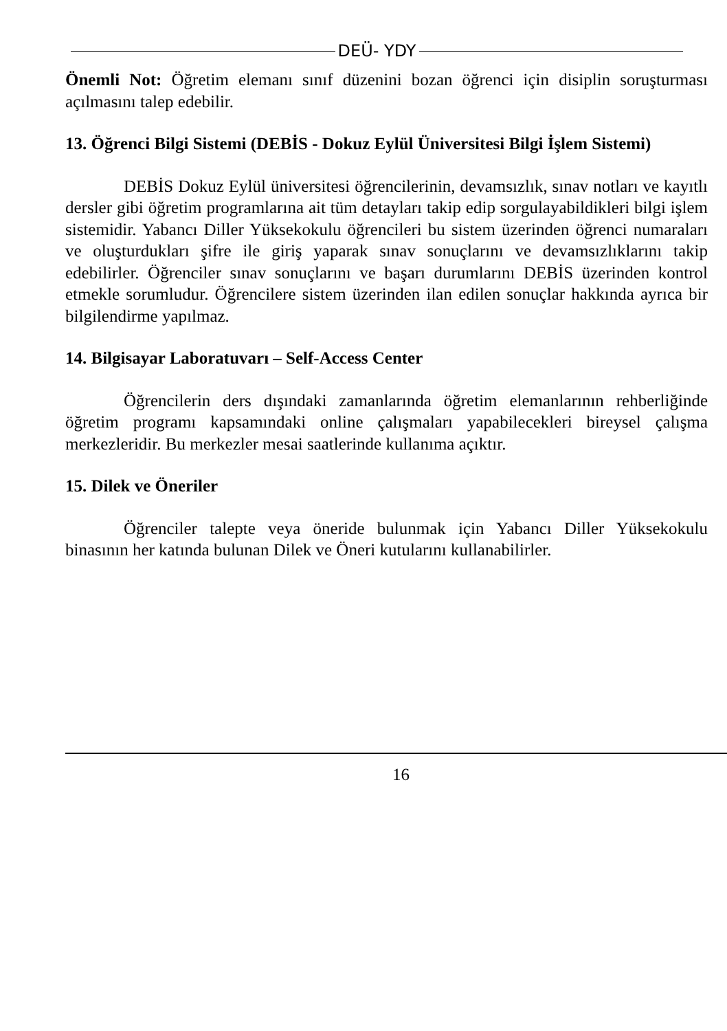DEÜ- YDY
Önemli Not: Öğretim elemanı sınıf düzenini bozan öğrenci için disiplin soruşturması açılmasını talep edebilir.
13. Öğrenci Bilgi Sistemi (DEBİS - Dokuz Eylül Üniversitesi Bilgi İşlem Sistemi)
DEBİS Dokuz Eylül üniversitesi öğrencilerinin, devamsızlık, sınav notları ve kayıtlı dersler gibi öğretim programlarına ait tüm detayları takip edip sorgulayabildikleri bilgi işlem sistemidir. Yabancı Diller Yüksekokulu öğrencileri bu sistem üzerinden öğrenci numaraları ve oluşturdukları şifre ile giriş yaparak sınav sonuçlarını ve devamsızlıklarını takip edebilirler. Öğrenciler sınav sonuçlarını ve başarı durumlarını DEBİS üzerinden kontrol etmekle sorumludur. Öğrencilere sistem üzerinden ilan edilen sonuçlar hakkında ayrıca bir bilgilendirme yapılmaz.
14. Bilgisayar Laboratuvarı – Self-Access Center
Öğrencilerin ders dışındaki zamanlarında öğretim elemanlarının rehberliğinde öğretim programı kapsamındaki online çalışmaları yapabilecekleri bireysel çalışma merkezleridir. Bu merkezler mesai saatlerinde kullanıma açıktır.
15. Dilek ve Öneriler
Öğrenciler talepte veya öneride bulunmak için Yabancı Diller Yüksekokulu binasının her katında bulunan Dilek ve Öneri kutularını kullanabilirler.
16